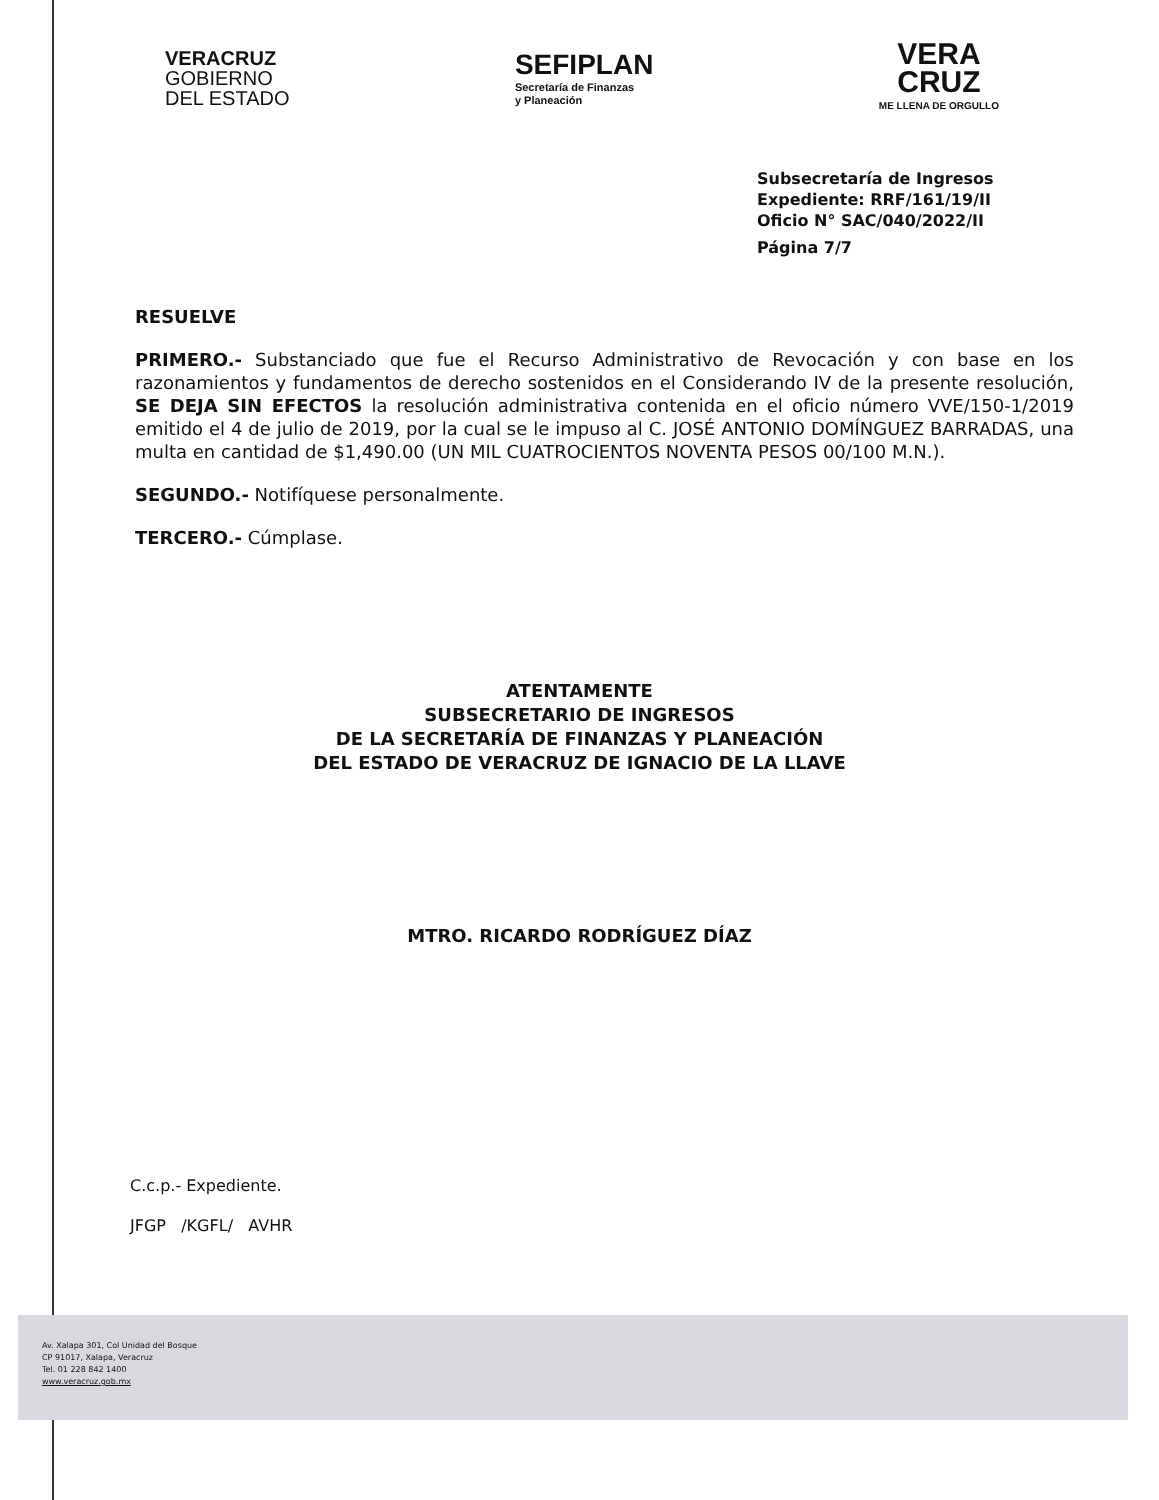VERACRUZ
GOBIERNO
DEL ESTADO
SEFIPLAN
Secretaría de Finanzas
y Planeación
VERA
CRUZ
ME LLENA DE ORGULLO
Subsecretaría de Ingresos
Expediente: RRF/161/19/II
Oficio N° SAC/040/2022/II
Página 7/7
RESUELVE
PRIMERO.- Substanciado que fue el Recurso Administrativo de Revocación y con base en los razonamientos y fundamentos de derecho sostenidos en el Considerando IV de la presente resolución, SE DEJA SIN EFECTOS la resolución administrativa contenida en el oficio número VVE/150-1/2019 emitido el 4 de julio de 2019, por la cual se le impuso al C. JOSÉ ANTONIO DOMÍNGUEZ BARRADAS, una multa en cantidad de $1,490.00 (UN MIL CUATROCIENTOS NOVENTA PESOS 00/100 M.N.).
SEGUNDO.- Notifíquese personalmente.
TERCERO.- Cúmplase.
ATENTAMENTE
SUBSECRETARIO DE INGRESOS
DE LA SECRETARÍA DE FINANZAS Y PLANEACIÓN
DEL ESTADO DE VERACRUZ DE IGNACIO DE LA LLAVE
MTRO. RICARDO RODRÍGUEZ DÍAZ
C.c.p.- Expediente.
JFGP /KGFL/ AVHR
Av. Xalapa 301, Col Unidad del Bosque
CP 91017, Xalapa, Veracruz
Tel. 01 228 842 1400
www.veracruz.gob.mx